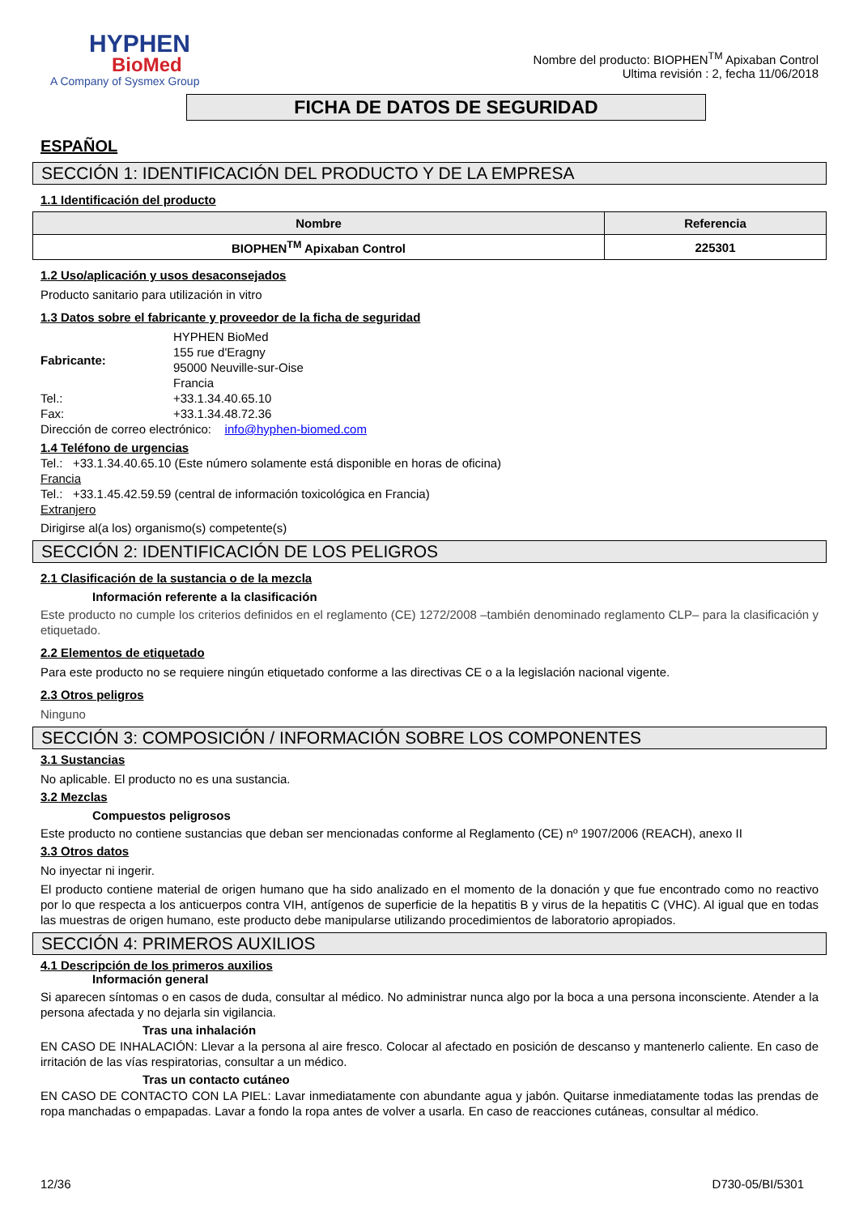HYPHEN
BioMed
A Company of Sysmex Group
Nombre del producto: BIOPHEN<sup>TM</sup> Apixaban Control
Ultima revisión : 2, fecha 11/06/2018
FICHA DE DATOS DE SEGURIDAD
ESPAÑOL
SECCIÓN 1: IDENTIFICACIÓN DEL PRODUCTO Y DE LA EMPRESA
1.1 Identificación del producto
| Nombre | Referencia |
| --- | --- |
| BIOPHEN<sup>TM</sup> Apixaban Control | 225301 |
1.2 Uso/aplicación y usos desaconsejados
Producto sanitario para utilización in vitro
1.3 Datos sobre el fabricante y proveedor de la ficha de seguridad
| Fabricante: | HYPHEN BioMed 155 rue d'Eragny 95000 Neuville-sur-Oise Francia |
| Tel.: | +33.1.34.40.65.10 |
| Fax: | +33.1.34.48.72.36 |
Dirección de correo electrónico: info@hyphen-biomed.com
1.4 Teléfono de urgencias
Tel.: +33.1.34.40.65.10 (Este número solamente está disponible en horas de oficina)
Francia
Tel.: +33.1.45.42.59.59 (central de información toxicológica en Francia)
Extranjero
Dirigirse al(a los) organismo(s) competente(s)
SECCIÓN 2: IDENTIFICACIÓN DE LOS PELIGROS
2.1 Clasificación de la sustancia o de la mezcla
Información referente a la clasificación
Este producto no cumple los criterios definidos en el reglamento (CE) 1272/2008 –también denominado reglamento CLP– para la clasificación y etiquetado.
2.2 Elementos de etiquetado
Para este producto no se requiere ningún etiquetado conforme a las directivas CE o a la legislación nacional vigente.
2.3 Otros peligros
Ninguno
SECCIÓN 3: COMPOSICIÓN / INFORMACIÓN SOBRE LOS COMPONENTES
3.1 Sustancias
No aplicable. El producto no es una sustancia.
3.2 Mezclas
Compuestos peligrosos
Este producto no contiene sustancias que deban ser mencionadas conforme al Reglamento (CE) nº 1907/2006 (REACH), anexo II
3.3 Otros datos
No inyectar ni ingerir.
El producto contiene material de origen humano que ha sido analizado en el momento de la donación y que fue encontrado como no reactivo por lo que respecta a los anticuerpos contra VIH, antígenos de superficie de la hepatitis B y virus de la hepatitis C (VHC). Al igual que en todas las muestras de origen humano, este producto debe manipularse utilizando procedimientos de laboratorio apropiados.
SECCIÓN 4: PRIMEROS AUXILIOS
4.1 Descripción de los primeros auxilios
Información general
Si aparecen síntomas o en casos de duda, consultar al médico. No administrar nunca algo por la boca a una persona inconsciente. Atender a la persona afectada y no dejarla sin vigilancia.
Tras una inhalación
EN CASO DE INHALACIÓN: Llevar a la persona al aire fresco. Colocar al afectado en posición de descanso y mantenerlo caliente. En caso de irritación de las vías respiratorias, consultar a un médico.
Tras un contacto cutáneo
EN CASO DE CONTACTO CON LA PIEL: Lavar inmediatamente con abundante agua y jabón. Quitarse inmediatamente todas las prendas de ropa manchadas o empapadas. Lavar a fondo la ropa antes de volver a usarla. En caso de reacciones cutáneas, consultar al médico.
12/36 D730-05/BI/5301